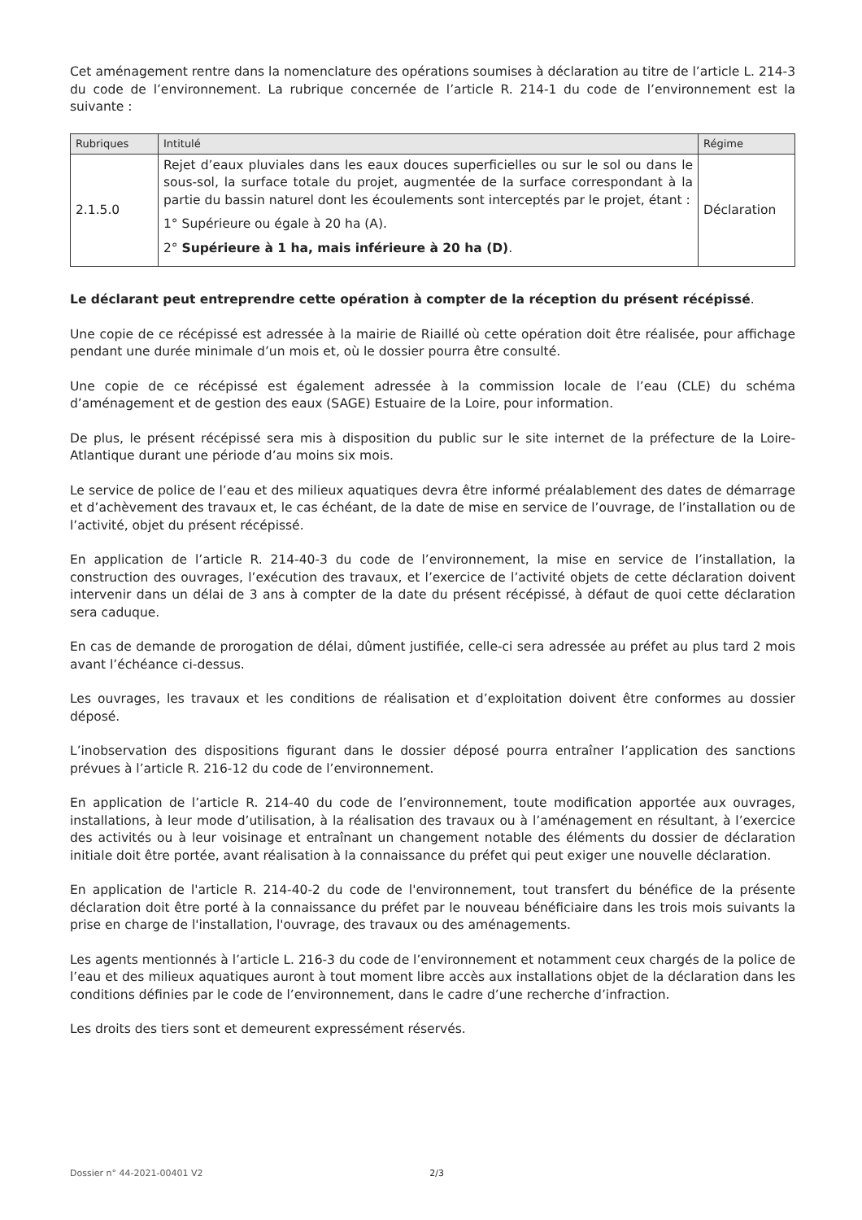Cet aménagement rentre dans la nomenclature des opérations soumises à déclaration au titre de l’article L. 214-3 du code de l’environnement. La rubrique concernée de l’article R. 214-1 du code de l’environnement est la suivante :
| Rubriques | Intitulé | Régime |
| --- | --- | --- |
| 2.1.5.0 | Rejet d’eaux pluviales dans les eaux douces superficielles ou sur le sol ou dans le sous-sol, la surface totale du projet, augmentée de la surface correspondant à la partie du bassin naturel dont les écoulements sont interceptés par le projet, étant : 1° Supérieure ou égale à 20 ha (A). 2° Supérieure à 1 ha, mais inférieure à 20 ha (D) . | Déclaration |
Le déclarant peut entreprendre cette opération à compter de la réception du présent récépissé.
Une copie de ce récépissé est adressée à la mairie de Riaillé où cette opération doit être réalisée, pour affichage pendant une durée minimale d’un mois et, où le dossier pourra être consulté.
Une copie de ce récépissé est également adressée à la commission locale de l’eau (CLE) du schéma d’aménagement et de gestion des eaux (SAGE) Estuaire de la Loire, pour information.
De plus, le présent récépissé sera mis à disposition du public sur le site internet de la préfecture de la Loire-Atlantique durant une période d’au moins six mois.
Le service de police de l’eau et des milieux aquatiques devra être informé préalablement des dates de démarrage et d’achèvement des travaux et, le cas échéant, de la date de mise en service de l’ouvrage, de l’installation ou de l’activité, objet du présent récépissé.
En application de l’article R. 214-40-3 du code de l’environnement, la mise en service de l’installation, la construction des ouvrages, l’exécution des travaux, et l’exercice de l’activité objets de cette déclaration doivent intervenir dans un délai de 3 ans à compter de la date du présent récépissé, à défaut de quoi cette déclaration sera caduque.
En cas de demande de prorogation de délai, dûment justifiée, celle-ci sera adressée au préfet au plus tard 2 mois avant l’échéance ci-dessus.
Les ouvrages, les travaux et les conditions de réalisation et d’exploitation doivent être conformes au dossier déposé.
L’inobservation des dispositions figurant dans le dossier déposé pourra entraîner l’application des sanctions prévues à l’article R. 216-12 du code de l’environnement.
En application de l’article R. 214-40 du code de l’environnement, toute modification apportée aux ouvrages, installations, à leur mode d’utilisation, à la réalisation des travaux ou à l’aménagement en résultant, à l’exercice des activités ou à leur voisinage et entraînant un changement notable des éléments du dossier de déclaration initiale doit être portée, avant réalisation à la connaissance du préfet qui peut exiger une nouvelle déclaration.
En application de l'article R. 214-40-2 du code de l'environnement, tout transfert du bénéfice de la présente déclaration doit être porté à la connaissance du préfet par le nouveau bénéficiaire dans les trois mois suivants la prise en charge de l'installation, l'ouvrage, des travaux ou des aménagements.
Les agents mentionnés à l’article L. 216-3 du code de l’environnement et notamment ceux chargés de la police de l’eau et des milieux aquatiques auront à tout moment libre accès aux installations objet de la déclaration dans les conditions définies par le code de l’environnement, dans le cadre d’une recherche d’infraction.
Les droits des tiers sont et demeurent expressément réservés.
Dossier n° 44-2021-00401 V2 2/3